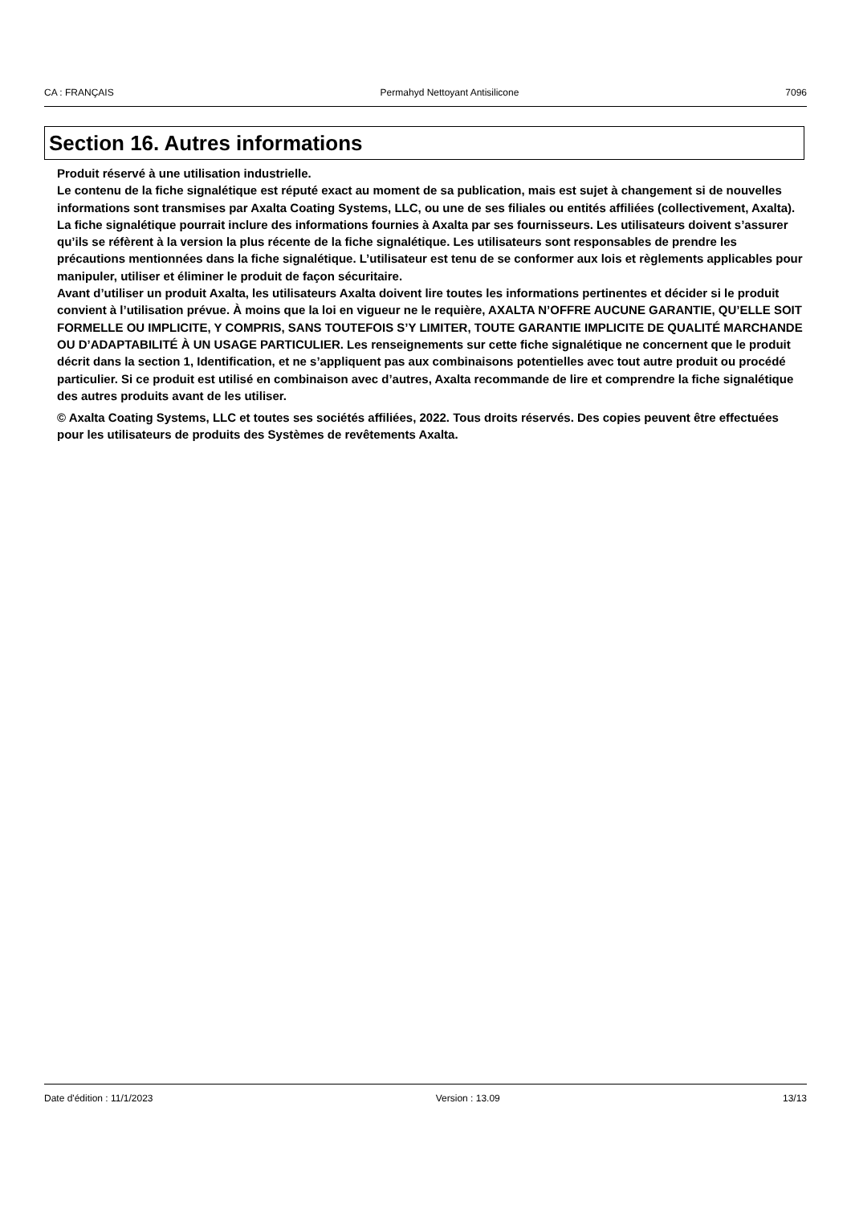CA : FRANÇAIS Permahyd Nettoyant Antisilicone 7096
Section 16. Autres informations
Produit réservé à une utilisation industrielle.
Le contenu de la fiche signalétique est réputé exact au moment de sa publication, mais est sujet à changement si de nouvelles informations sont transmises par Axalta Coating Systems, LLC, ou une de ses filiales ou entités affiliées (collectivement, Axalta). La fiche signalétique pourrait inclure des informations fournies à Axalta par ses fournisseurs. Les utilisateurs doivent s’assurer qu’ils se réfèrent à la version la plus récente de la fiche signalétique. Les utilisateurs sont responsables de prendre les précautions mentionnées dans la fiche signalétique. L’utilisateur est tenu de se conformer aux lois et règlements applicables pour manipuler, utiliser et éliminer le produit de façon sécuritaire.
Avant d’utiliser un produit Axalta, les utilisateurs Axalta doivent lire toutes les informations pertinentes et décider si le produit convient à l’utilisation prévue. À moins que la loi en vigueur ne le requière, AXALTA N’OFFRE AUCUNE GARANTIE, QU’ELLE SOIT FORMELLE OU IMPLICITE, Y COMPRIS, SANS TOUTEFOIS S’Y LIMITER, TOUTE GARANTIE IMPLICITE DE QUALITÉ MARCHANDE OU D’ADAPTABILITÉ À UN USAGE PARTICULIER. Les renseignements sur cette fiche signalétique ne concernent que le produit décrit dans la section 1, Identification, et ne s’appliquent pas aux combinaisons potentielles avec tout autre produit ou procédé particulier. Si ce produit est utilisé en combinaison avec d’autres, Axalta recommande de lire et comprendre la fiche signalétique des autres produits avant de les utiliser.
© Axalta Coating Systems, LLC et toutes ses sociétés affiliées, 2022. Tous droits réservés. Des copies peuvent être effectuées pour les utilisateurs de produits des Systèmes de revêtements Axalta.
Date d'édition : 11/1/2023 Version : 13.09 13/13